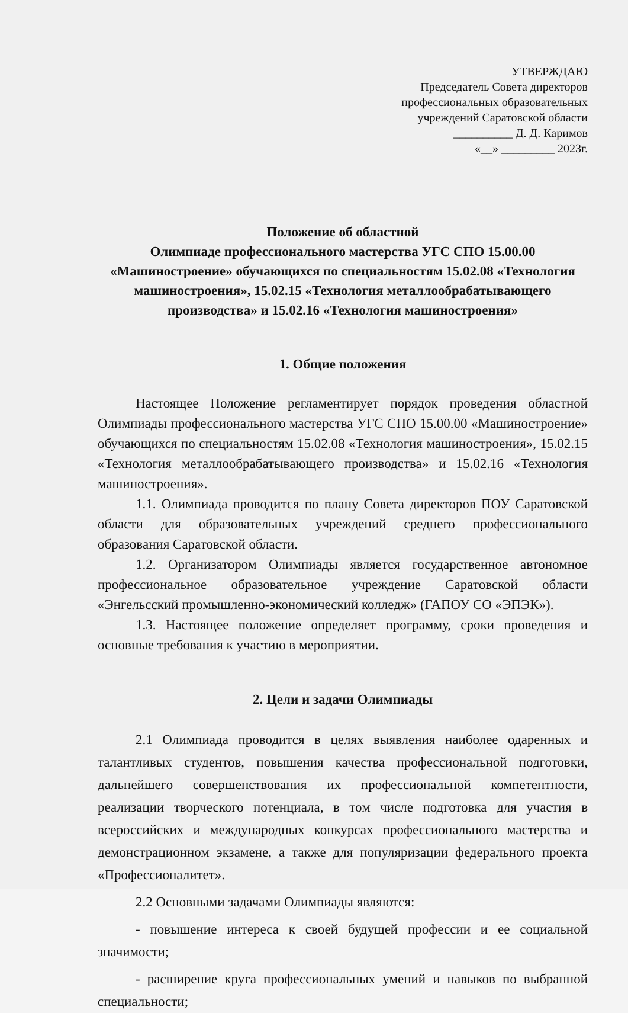УТВЕРЖДАЮ
Председатель Совета директоров
профессиональных образовательных
учреждений Саратовской области
__________ Д. Д. Каримов
«__» _________ 2023г.
Положение об областной
Олимпиаде профессионального мастерства УГС СПО 15.00.00
«Машиностроение» обучающихся по специальностям 15.02.08 «Технология машиностроения», 15.02.15 «Технология металлообрабатывающего производства» и 15.02.16 «Технология машиностроения»
1. Общие положения
Настоящее Положение регламентирует порядок проведения областной Олимпиады профессионального мастерства УГС СПО 15.00.00 «Машиностроение» обучающихся по специальностям 15.02.08 «Технология машиностроения», 15.02.15 «Технология металлообрабатывающего производства» и 15.02.16 «Технология машиностроения».
1.1. Олимпиада проводится по плану Совета директоров ПОУ Саратовской области для образовательных учреждений среднего профессионального образования Саратовской области.
1.2. Организатором Олимпиады является государственное автономное профессиональное образовательное учреждение Саратовской области «Энгельсский промышленно-экономический колледж» (ГАПОУ СО «ЭПЭК»).
1.3. Настоящее положение определяет программу, сроки проведения и основные требования к участию в мероприятии.
2. Цели и задачи Олимпиады
2.1 Олимпиада проводится в целях выявления наиболее одаренных и талантливых студентов, повышения качества профессиональной подготовки, дальнейшего совершенствования их профессиональной компетентности, реализации творческого потенциала, в том числе подготовка для участия в всероссийских и международных конкурсах профессионального мастерства и демонстрационном экзамене, а также для популяризации федерального проекта «Профессионалитет».
2.2 Основными задачами Олимпиады являются:
- повышение интереса к своей будущей профессии и ее социальной значимости;
- расширение круга профессиональных умений и навыков по выбранной специальности;